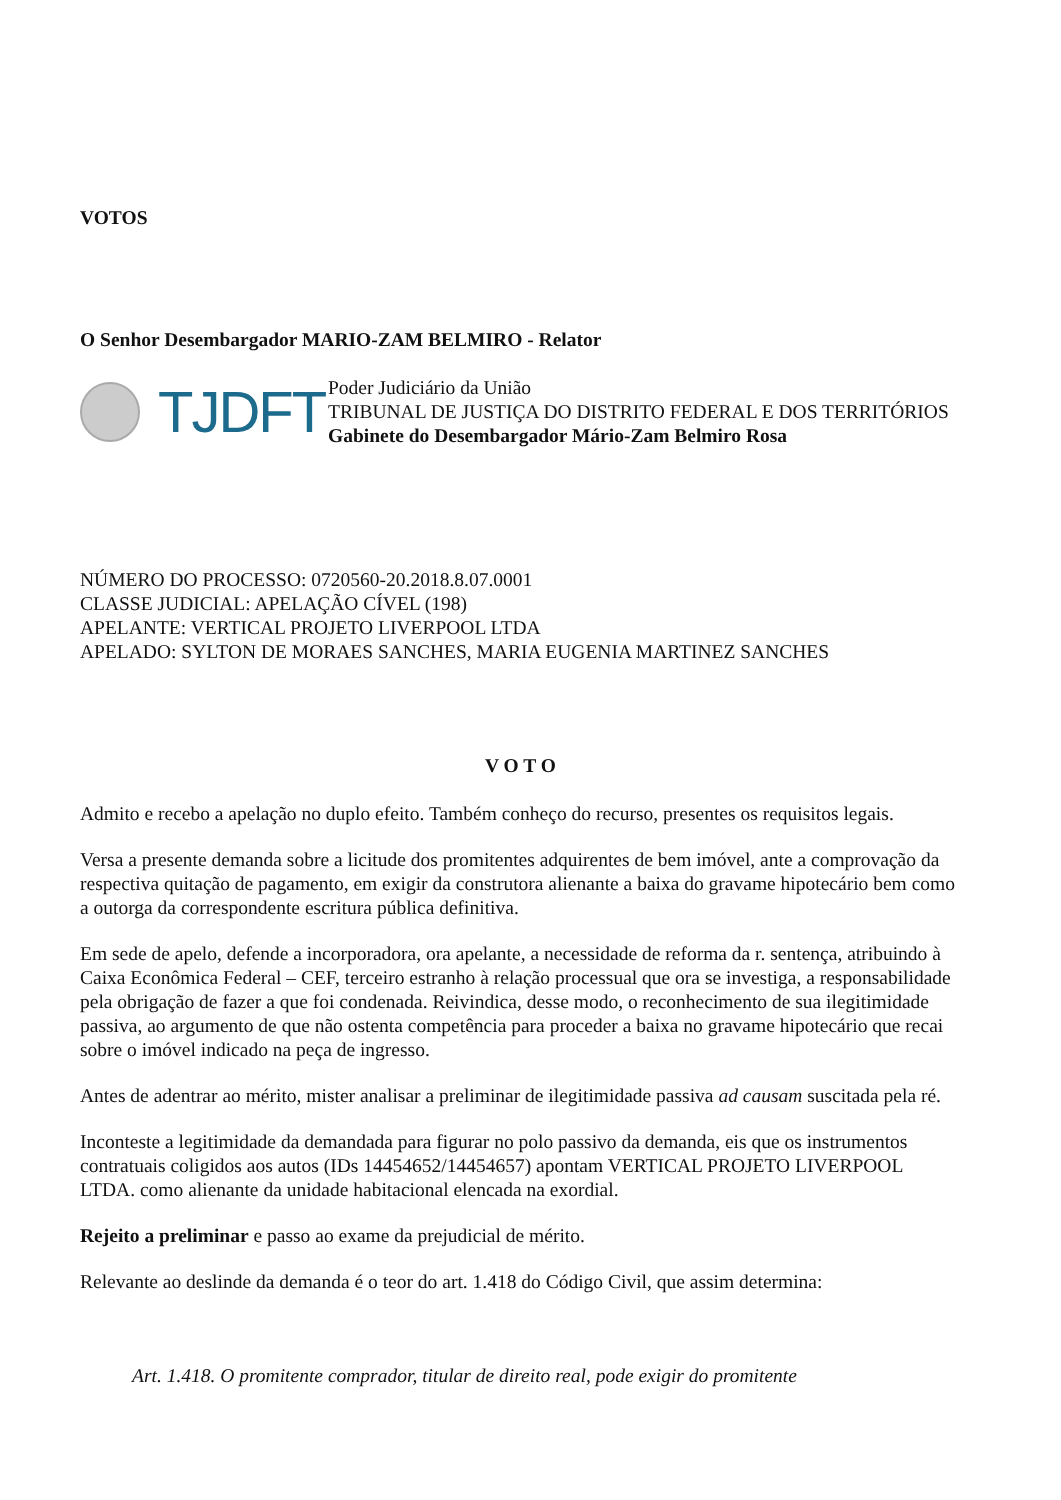VOTOS
O Senhor Desembargador MARIO-ZAM BELMIRO - Relator
TJDFT
Poder Judiciário da União
TRIBUNAL DE JUSTIÇA DO DISTRITO FEDERAL E DOS TERRITÓRIOS
Gabinete do Desembargador Mário-Zam Belmiro Rosa
NÚMERO DO PROCESSO: 0720560-20.2018.8.07.0001
CLASSE JUDICIAL: APELAÇÃO CÍVEL (198)
APELANTE: VERTICAL PROJETO LIVERPOOL LTDA
APELADO: SYLTON DE MORAES SANCHES, MARIA EUGENIA MARTINEZ SANCHES
V O T O
Admito e recebo a apelação no duplo efeito. Também conheço do recurso, presentes os requisitos legais.
Versa a presente demanda sobre a licitude dos promitentes adquirentes de bem imóvel, ante a comprovação da respectiva quitação de pagamento, em exigir da construtora alienante a baixa do gravame hipotecário bem como a outorga da correspondente escritura pública definitiva.
Em sede de apelo, defende a incorporadora, ora apelante, a necessidade de reforma da r. sentença, atribuindo à Caixa Econômica Federal – CEF, terceiro estranho à relação processual que ora se investiga, a responsabilidade pela obrigação de fazer a que foi condenada. Reivindica, desse modo, o reconhecimento de sua ilegitimidade passiva, ao argumento de que não ostenta competência para proceder a baixa no gravame hipotecário que recai sobre o imóvel indicado na peça de ingresso.
Antes de adentrar ao mérito, mister analisar a preliminar de ilegitimidade passiva ad causam suscitada pela ré.
Inconteste a legitimidade da demandada para figurar no polo passivo da demanda, eis que os instrumentos contratuais coligidos aos autos (IDs 14454652/14454657) apontam VERTICAL PROJETO LIVERPOOL LTDA. como alienante da unidade habitacional elencada na exordial.
Rejeito a preliminar e passo ao exame da prejudicial de mérito.
Relevante ao deslinde da demanda é o teor do art. 1.418 do Código Civil, que assim determina:
Art. 1.418. O promitente comprador, titular de direito real, pode exigir do promitente